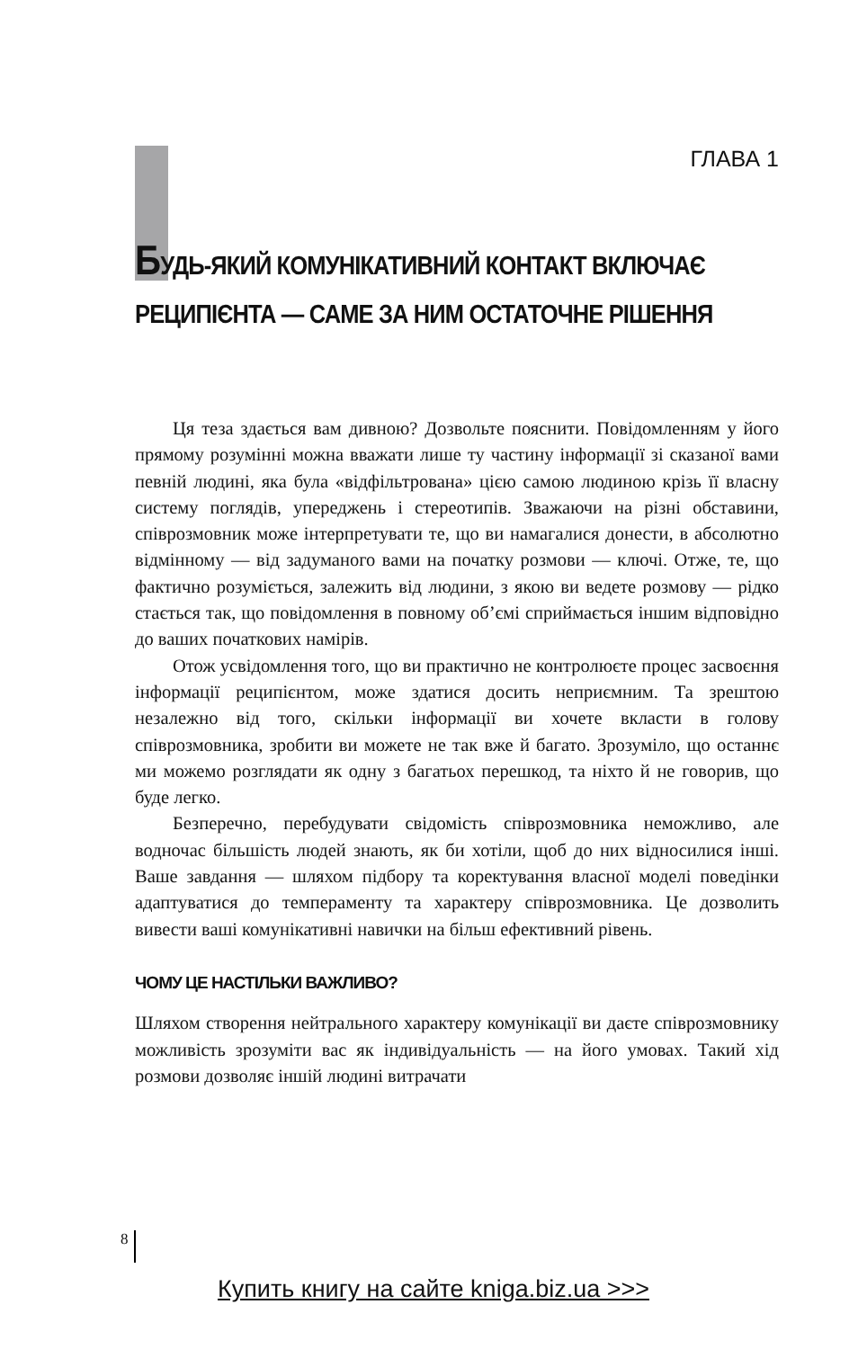ГЛАВА 1
БУДЬ-ЯКИЙ КОМУНІКАТИВНИЙ КОНТАКТ ВКЛЮЧАЄ
РЕЦИПІЄНТА — САМЕ ЗА НИМ ОСТАТОЧНЕ РІШЕННЯ
Ця теза здається вам дивною? Дозвольте пояснити. Повідомленням у його прямому розумінні можна вважати лише ту частину інформації зі сказаної вами певній людині, яка була «відфільтрована» цією самою людиною крізь її власну систему поглядів, упереджень і стереотипів. Зважаючи на різні обставини, співрозмовник може інтерпретувати те, що ви намагалися донести, в абсолютно відмінному — від задуманого вами на початку розмови — ключі. Отже, те, що фактично розуміється, залежить від людини, з якою ви ведете розмову — рідко стається так, що повідомлення в повному об’ємі сприймається іншим відповідно до ваших початкових намірів.
Отож усвідомлення того, що ви практично не контролюєте процес засвоєння інформації реципієнтом, може здатися досить неприємним. Та зрештою незалежно від того, скільки інформації ви хочете вклас­ти в голову співрозмовника, зробити ви можете не так вже й багато. Зрозуміло, що останнє ми можемо розглядати як одну з багатьох пере­шкод, та ніхто й не говорив, що буде легко.
Безперечно, перебудувати свідомість співрозмовника неможливо, але водночас більшість людей знають, як би хотіли, щоб до них відно­силися інші. Ваше завдання — шляхом підбору та коректування власної моделі поведінки адаптуватися до темпераменту та характеру співроз­мовника. Це дозволить вивести ваші комунікативні навички на більш ефективний рівень.
ЧОМУ ЦЕ НАСТІЛЬКИ ВАЖЛИВО?
Шляхом створення нейтрального характеру комунікації ви даєте співрозмовнику можливість зрозуміти вас як індивідуальність — на його умовах. Такий хід розмови дозволяє іншій людині витрачати
8
Купить книгу на сайте kniga.biz.ua >>>